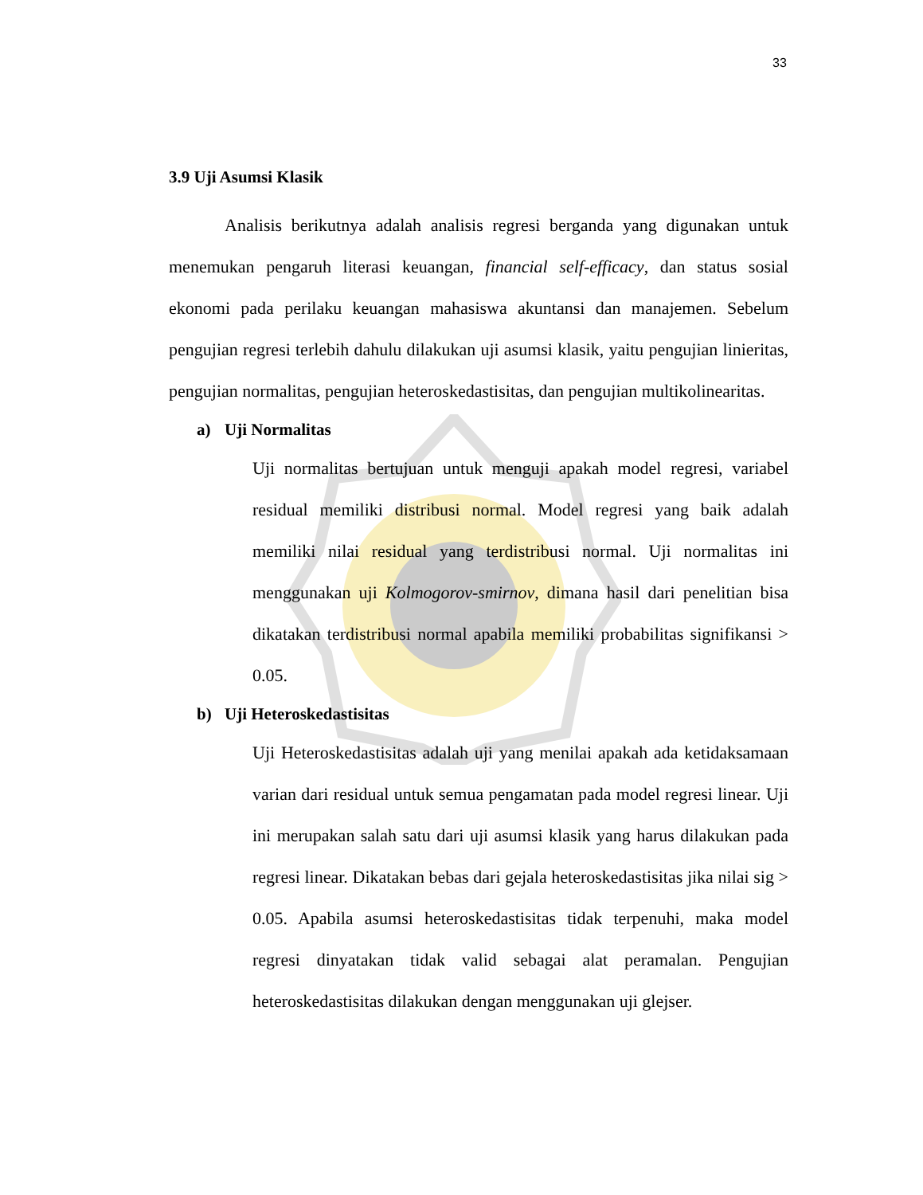33
3.9 Uji Asumsi Klasik
Analisis berikutnya adalah analisis regresi berganda yang digunakan untuk menemukan pengaruh literasi keuangan, financial self-efficacy, dan status sosial ekonomi pada perilaku keuangan mahasiswa akuntansi dan manajemen. Sebelum pengujian regresi terlebih dahulu dilakukan uji asumsi klasik, yaitu pengujian linieritas, pengujian normalitas, pengujian heteroskedastisitas, dan pengujian multikolinearitas.
a) Uji Normalitas
Uji normalitas bertujuan untuk menguji apakah model regresi, variabel residual memiliki distribusi normal. Model regresi yang baik adalah memiliki nilai residual yang terdistribusi normal. Uji normalitas ini menggunakan uji Kolmogorov-smirnov, dimana hasil dari penelitian bisa dikatakan terdistribusi normal apabila memiliki probabilitas signifikansi > 0.05.
b) Uji Heteroskedastisitas
Uji Heteroskedastisitas adalah uji yang menilai apakah ada ketidaksamaan varian dari residual untuk semua pengamatan pada model regresi linear. Uji ini merupakan salah satu dari uji asumsi klasik yang harus dilakukan pada regresi linear. Dikatakan bebas dari gejala heteroskedastisitas jika nilai sig > 0.05. Apabila asumsi heteroskedastisitas tidak terpenuhi, maka model regresi dinyatakan tidak valid sebagai alat peramalan. Pengujian heteroskedastisitas dilakukan dengan menggunakan uji glejser.